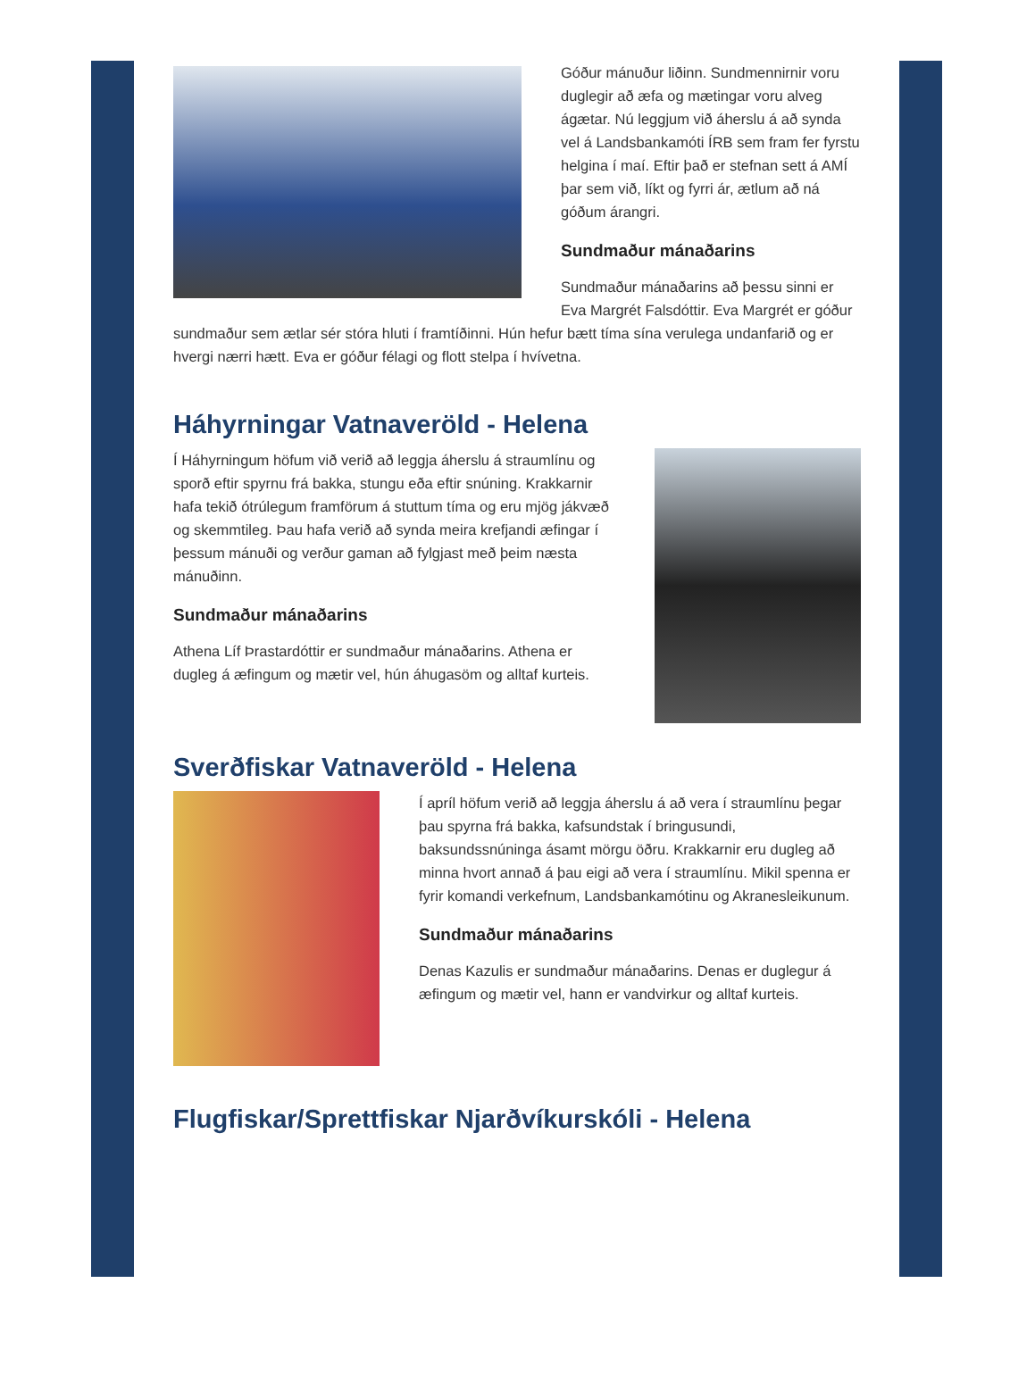Góður mánuður liðinn. Sundmennirnir voru duglegir að æfa og mætingar voru alveg ágætar. Nú leggjum við áherslu á að synda vel á Landsbankamóti ÍRB sem fram fer fyrstu helgina í maí. Eftir það er stefnan sett á AMÍ þar sem við, líkt og fyrri ár, ætlum að ná góðum árangri.
Sundmaður mánaðarins
Sundmaður mánaðarins að þessu sinni er Eva Margrét Falsdóttir. Eva Margrét er góður sundmaður sem ætlar sér stóra hluti í framtíðinni. Hún hefur bætt tíma sína verulega undanfarið og er hvergi nærri hætt. Eva er góður félagi og flott stelpa í hvívetna.
Háhyrningar Vatnaveröld - Helena
Í Háhyrningum höfum við verið að leggja áherslu á straumlínu og sporð eftir spyrnu frá bakka, stungu eða eftir snúning. Krakkarnir hafa tekið ótrúlegum framförum á stuttum tíma og eru mjög jákvæð og skemmtileg. Þau hafa verið að synda meira krefjandi æfingar í þessum mánuði og verður gaman að fylgjast með þeim næsta mánuðinn.
Sundmaður mánaðarins
Athena Líf Þrastardóttir er sundmaður mánaðarins. Athena er dugleg á æfingum og mætir vel, hún áhugasöm og alltaf kurteis.
Sverðfiskar Vatnaveröld - Helena
Í apríl höfum verið að leggja áherslu á að vera í straumlínu þegar þau spyrna frá bakka, kafsundstak í bringusundi, baksundssnúninga ásamt mörgu öðru. Krakkarnir eru dugleg að minna hvort annað á þau eigi að vera í straumlínu. Mikil spenna er fyrir komandi verkefnum, Landsbankamótinu og Akranesleikunum.
Sundmaður mánaðarins
Denas Kazulis er sundmaður mánaðarins. Denas er duglegur á æfingum og mætir vel, hann er vandvirkur og alltaf kurteis.
Flugfiskar/Sprettfiskar Njarðvíkurskóli - Helena